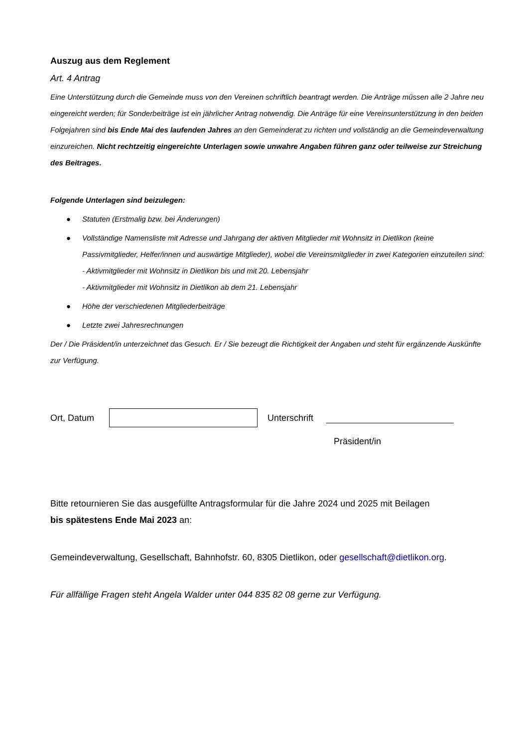Auszug aus dem Reglement
Art. 4 Antrag
Eine Unterstützung durch die Gemeinde muss von den Vereinen schriftlich beantragt werden. Die Anträge müssen alle 2 Jahre neu eingereicht werden; für Sonderbeiträge ist ein jährlicher Antrag notwendig. Die Anträge für eine Vereinsunterstützung in den beiden Folgejahren sind bis Ende Mai des laufenden Jahres an den Gemeinderat zu richten und vollständig an die Gemeindeverwaltung einzureichen. Nicht rechtzeitig eingereichte Unterlagen sowie unwahre Angaben führen ganz oder teilweise zur Streichung des Beitrages.
Folgende Unterlagen sind beizulegen:
● Statuten (Erstmalig bzw. bei Änderungen)
● Vollständige Namensliste mit Adresse und Jahrgang der aktiven Mitglieder mit Wohnsitz in Dietlikon (keine Passivmitglieder, Helfer/innen und auswärtige Mitglieder), wobei die Vereinsmitglieder in zwei Kategorien einzuteilen sind:
- Aktivmitglieder mit Wohnsitz in Dietlikon bis und mit 20. Lebensjahr
- Aktivmitglieder mit Wohnsitz in Dietlikon ab dem 21. Lebensjahr
● Höhe der verschiedenen Mitgliederbeiträge
● Letzte zwei Jahresrechnungen
Der / Die Präsident/in unterzeichnet das Gesuch. Er / Sie bezeugt die Richtigkeit der Angaben und steht für ergänzende Auskünfte zur Verfügung.
Ort, Datum Unterschrift
Präsident/in
Bitte retournieren Sie das ausgefüllte Antragsformular für die Jahre 2024 und 2025 mit Beilagen
bis spätestens Ende Mai 2023 an:
Gemeindeverwaltung, Gesellschaft, Bahnhofstr. 60, 8305 Dietlikon, oder gesellschaft@dietlikon.org.
Für allfällige Fragen steht Angela Walder unter 044 835 82 08 gerne zur Verfügung.